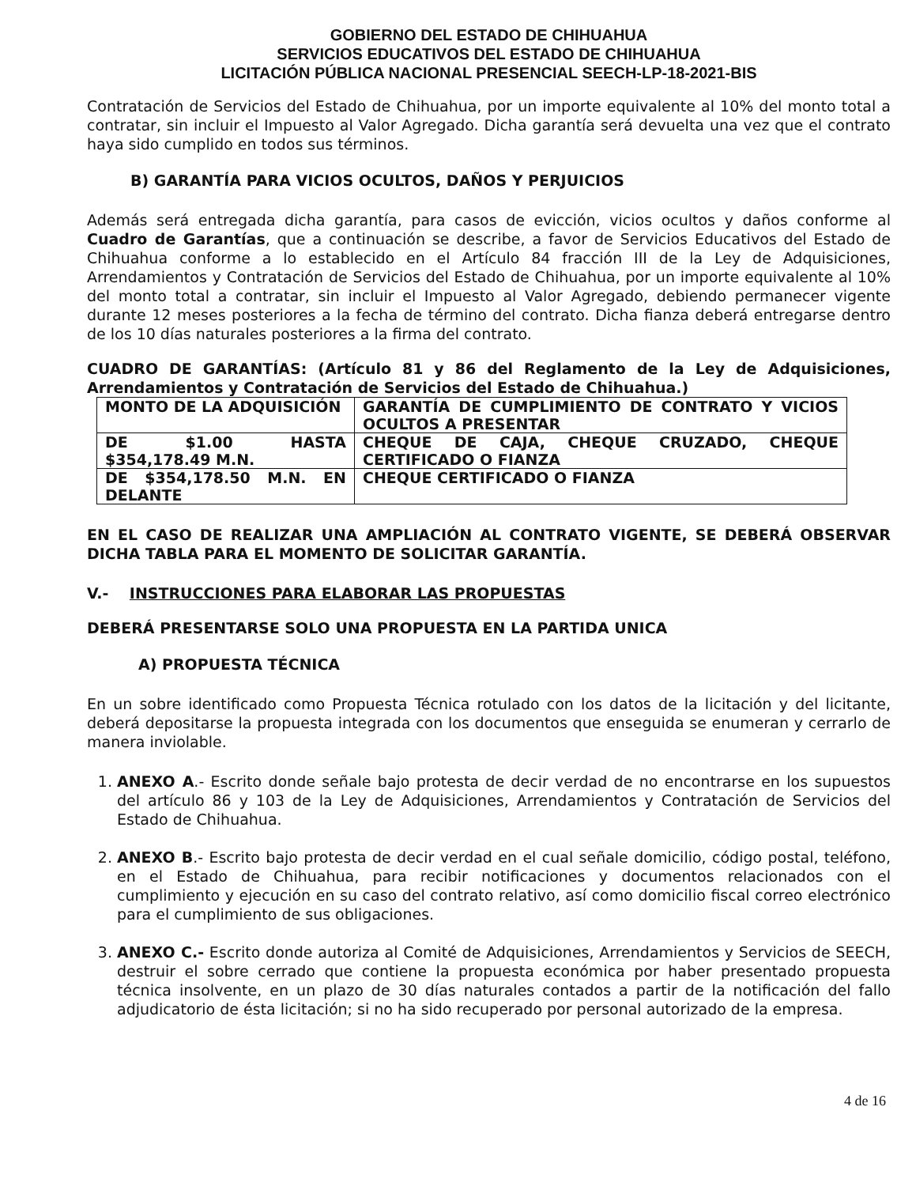GOBIERNO DEL ESTADO DE CHIHUAHUA
SERVICIOS EDUCATIVOS DEL ESTADO DE CHIHUAHUA
LICITACIÓN PÚBLICA NACIONAL PRESENCIAL SEECH-LP-18-2021-BIS
Contratación de Servicios del Estado de Chihuahua, por un importe equivalente al 10% del monto total a contratar, sin incluir el Impuesto al Valor Agregado. Dicha garantía será devuelta una vez que el contrato haya sido cumplido en todos sus términos.
B) GARANTÍA PARA VICIOS OCULTOS, DAÑOS Y PERJUICIOS
Además será entregada dicha garantía, para casos de evicción, vicios ocultos y daños conforme al Cuadro de Garantías, que a continuación se describe, a favor de Servicios Educativos del Estado de Chihuahua conforme a lo establecido en el Artículo 84 fracción III de la Ley de Adquisiciones, Arrendamientos y Contratación de Servicios del Estado de Chihuahua, por un importe equivalente al 10% del monto total a contratar, sin incluir el Impuesto al Valor Agregado, debiendo permanecer vigente durante 12 meses posteriores a la fecha de término del contrato. Dicha fianza deberá entregarse dentro de los 10 días naturales posteriores a la firma del contrato.
CUADRO DE GARANTÍAS: (Artículo 81 y 86 del Reglamento de la Ley de Adquisiciones, Arrendamientos y Contratación de Servicios del Estado de Chihuahua.)
| MONTO DE LA ADQUISICIÓN | GARANTÍA DE CUMPLIMIENTO DE CONTRATO Y VICIOS OCULTOS A PRESENTAR |
| DE $1.00 HASTA $354,178.49 M.N. | CHEQUE DE CAJA, CHEQUE CRUZADO, CHEQUE CERTIFICADO O FIANZA |
| DE $354,178.50 M.N. EN DELANTE | CHEQUE CERTIFICADO O FIANZA |
EN EL CASO DE REALIZAR UNA AMPLIACIÓN AL CONTRATO VIGENTE, SE DEBERÁ OBSERVAR DICHA TABLA PARA EL MOMENTO DE SOLICITAR GARANTÍA.
V.- INSTRUCCIONES PARA ELABORAR LAS PROPUESTAS
DEBERÁ PRESENTARSE SOLO UNA PROPUESTA EN LA PARTIDA UNICA
A) PROPUESTA TÉCNICA
En un sobre identificado como Propuesta Técnica rotulado con los datos de la licitación y del licitante, deberá depositarse la propuesta integrada con los documentos que enseguida se enumeran y cerrarlo de manera inviolable.
1. ANEXO A.- Escrito donde señale bajo protesta de decir verdad de no encontrarse en los supuestos del artículo 86 y 103 de la Ley de Adquisiciones, Arrendamientos y Contratación de Servicios del Estado de Chihuahua.
2. ANEXO B.- Escrito bajo protesta de decir verdad en el cual señale domicilio, código postal, teléfono, en el Estado de Chihuahua, para recibir notificaciones y documentos relacionados con el cumplimiento y ejecución en su caso del contrato relativo, así como domicilio fiscal correo electrónico para el cumplimiento de sus obligaciones.
3. ANEXO C.- Escrito donde autoriza al Comité de Adquisiciones, Arrendamientos y Servicios de SEECH, destruir el sobre cerrado que contiene la propuesta económica por haber presentado propuesta técnica insolvente, en un plazo de 30 días naturales contados a partir de la notificación del fallo adjudicatorio de ésta licitación; si no ha sido recuperado por personal autorizado de la empresa.
4 de 16